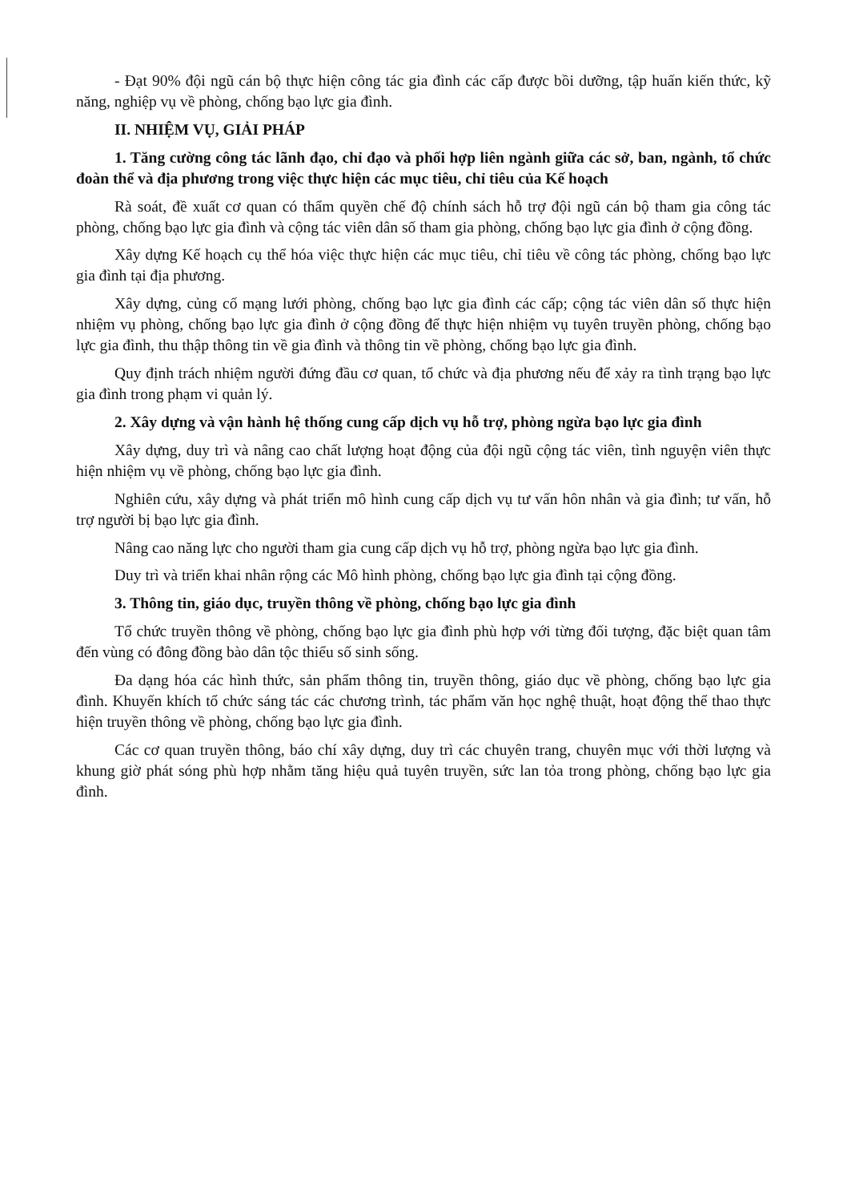- Đạt 90% đội ngũ cán bộ thực hiện công tác gia đình các cấp được bồi dưỡng, tập huấn kiến thức, kỹ năng, nghiệp vụ về phòng, chống bạo lực gia đình.
II. NHIỆM VỤ, GIẢI PHÁP
1. Tăng cường công tác lãnh đạo, chỉ đạo và phối hợp liên ngành giữa các sở, ban, ngành, tổ chức đoàn thể và địa phương trong việc thực hiện các mục tiêu, chỉ tiêu của Kế hoạch
Rà soát, đề xuất cơ quan có thẩm quyền chế độ chính sách hỗ trợ đội ngũ cán bộ tham gia công tác phòng, chống bạo lực gia đình và cộng tác viên dân số tham gia phòng, chống bạo lực gia đình ở cộng đồng.
Xây dựng Kế hoạch cụ thể hóa việc thực hiện các mục tiêu, chỉ tiêu về công tác phòng, chống bạo lực gia đình tại địa phương.
Xây dựng, củng cố mạng lưới phòng, chống bạo lực gia đình các cấp; cộng tác viên dân số thực hiện nhiệm vụ phòng, chống bạo lực gia đình ở cộng đồng để thực hiện nhiệm vụ tuyên truyền phòng, chống bạo lực gia đình, thu thập thông tin về gia đình và thông tin về phòng, chống bạo lực gia đình.
Quy định trách nhiệm người đứng đầu cơ quan, tổ chức và địa phương nếu để xảy ra tình trạng bạo lực gia đình trong phạm vi quản lý.
2. Xây dựng và vận hành hệ thống cung cấp dịch vụ hỗ trợ, phòng ngừa bạo lực gia đình
Xây dựng, duy trì và nâng cao chất lượng hoạt động của đội ngũ cộng tác viên, tình nguyện viên thực hiện nhiệm vụ về phòng, chống bạo lực gia đình.
Nghiên cứu, xây dựng và phát triển mô hình cung cấp dịch vụ tư vấn hôn nhân và gia đình; tư vấn, hỗ trợ người bị bạo lực gia đình.
Nâng cao năng lực cho người tham gia cung cấp dịch vụ hỗ trợ, phòng ngừa bạo lực gia đình.
Duy trì và triển khai nhân rộng các Mô hình phòng, chống bạo lực gia đình tại cộng đồng.
3. Thông tin, giáo dục, truyền thông về phòng, chống bạo lực gia đình
Tổ chức truyền thông về phòng, chống bạo lực gia đình phù hợp với từng đối tượng, đặc biệt quan tâm đến vùng có đông đồng bào dân tộc thiểu số sinh sống.
Đa dạng hóa các hình thức, sản phẩm thông tin, truyền thông, giáo dục về phòng, chống bạo lực gia đình. Khuyến khích tổ chức sáng tác các chương trình, tác phẩm văn học nghệ thuật, hoạt động thể thao thực hiện truyền thông về phòng, chống bạo lực gia đình.
Các cơ quan truyền thông, báo chí xây dựng, duy trì các chuyên trang, chuyên mục với thời lượng và khung giờ phát sóng phù hợp nhằm tăng hiệu quả tuyên truyền, sức lan tỏa trong phòng, chống bạo lực gia đình.